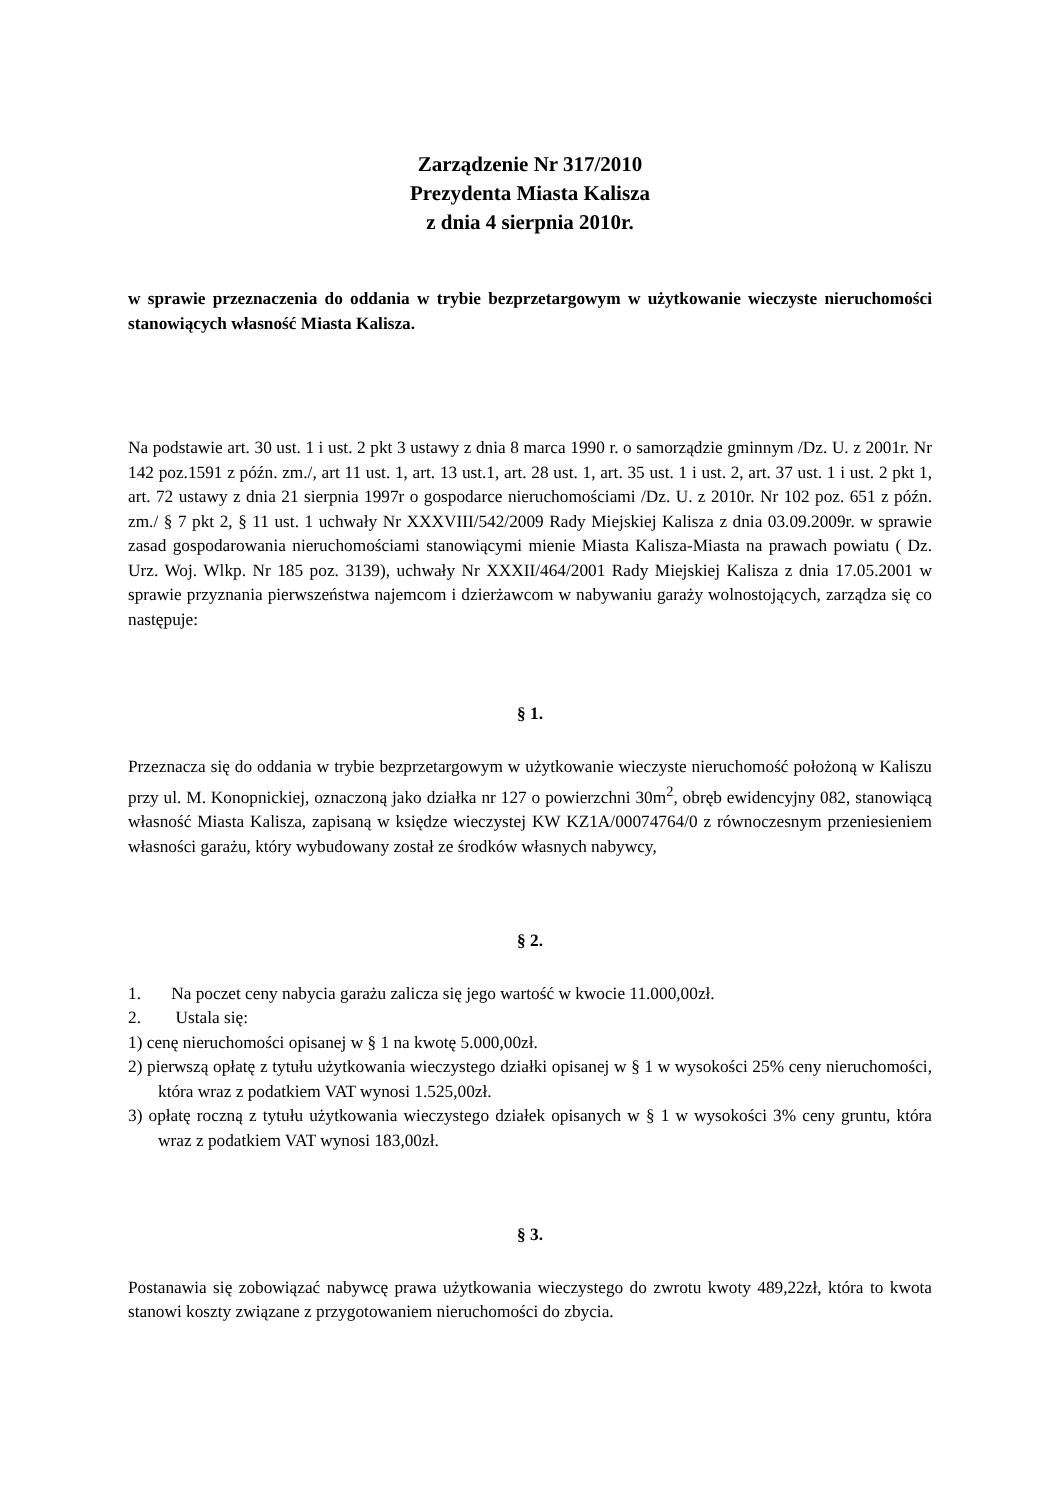Zarządzenie Nr 317/2010
Prezydenta Miasta Kalisza
z dnia 4 sierpnia 2010r.
w sprawie przeznaczenia do oddania w trybie bezprzetargowym w użytkowanie wieczyste nieruchomości stanowiących własność Miasta Kalisza.
Na podstawie art. 30 ust. 1 i ust. 2 pkt 3 ustawy z dnia 8 marca 1990 r. o samorządzie gminnym /Dz. U. z 2001r. Nr 142 poz.1591 z późn. zm./, art 11 ust. 1, art. 13 ust.1, art. 28 ust. 1, art. 35 ust. 1 i ust. 2, art. 37 ust. 1 i ust. 2 pkt 1, art. 72 ustawy z dnia 21 sierpnia 1997r o gospodarce nieruchomościami /Dz. U. z 2010r. Nr 102 poz. 651 z późn. zm./ § 7 pkt 2, § 11 ust. 1 uchwały Nr XXXVIII/542/2009 Rady Miejskiej Kalisza z dnia 03.09.2009r. w sprawie zasad gospodarowania nieruchomościami stanowiącymi mienie Miasta Kalisza-Miasta na prawach powiatu ( Dz. Urz. Woj. Wlkp. Nr 185 poz. 3139), uchwały Nr XXXII/464/2001 Rady Miejskiej Kalisza z dnia 17.05.2001 w sprawie przyznania pierwszeństwa najemcom i dzierżawcom w nabywaniu garaży wolnostojących, zarządza się co następuje:
§ 1.
Przeznacza się do oddania w trybie bezprzetargowym w użytkowanie wieczyste nieruchomość położoną w Kaliszu przy ul. M. Konopnickiej, oznaczoną jako działka nr 127 o powierzchni 30m<sup>2</sup>, obręb ewidencyjny 082, stanowiącą własność Miasta Kalisza, zapisaną w księdze wieczystej KW KZ1A/00074764/0 z równoczesnym przeniesieniem własności garażu, który wybudowany został ze środków własnych nabywcy,
§ 2.
1. Na poczet ceny nabycia garażu zalicza się jego wartość w kwocie 11.000,00zł.
2. Ustala się:
1) cenę nieruchomości opisanej w § 1 na kwotę 5.000,00zł.
2) pierwszą opłatę z tytułu użytkowania wieczystego działki opisanej w § 1 w wysokości 25% ceny nieruchomości, która wraz z podatkiem VAT wynosi 1.525,00zł.
3) opłatę roczną z tytułu użytkowania wieczystego działek opisanych w § 1 w wysokości 3% ceny gruntu, która wraz z podatkiem VAT wynosi 183,00zł.
§ 3.
Postanawia się zobowiązać nabywcę prawa użytkowania wieczystego do zwrotu kwoty 489,22zł, która to kwota stanowi koszty związane z przygotowaniem nieruchomości do zbycia.